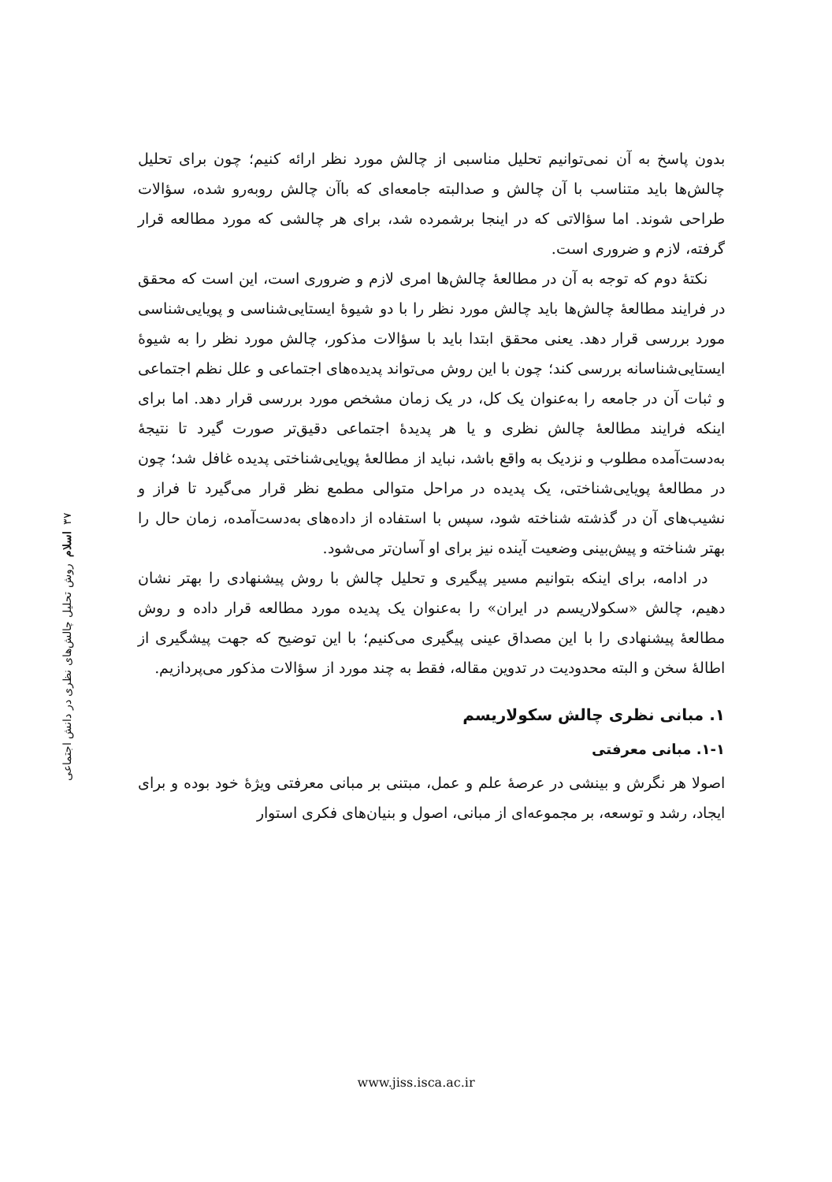بدون پاسخ به آن نمی‌توانیم تحلیل مناسبی از چالش مورد نظر ارائه کنیم؛ چون برای تحلیل چالش‌ها باید متناسب با آن چالش و صدالبته جامعه‌ای که باآن چالش روبه‌رو شده، سؤالات طراحی شوند. اما سؤالاتی که در اینجا برشمرده شد، برای هر چالشی که مورد مطالعه قرار گرفته، لازم و ضروری است.
نکتهٔ دوم که توجه به آن در مطالعهٔ چالش‌ها امری لازم و ضروری است، این است که محقق در فرایند مطالعهٔ چالش‌ها باید چالش مورد نظر را با دو شیوهٔ ایستایی‌شناسی و پویایی‌شناسی مورد بررسی قرار دهد. یعنی محقق ابتدا باید با سؤالات مذکور، چالش مورد نظر را به شیوهٔ ایستایی‌شناسانه بررسی کند؛ چون با این روش می‌تواند پدیده‌های اجتماعی و علل نظم اجتماعی و ثبات آن در جامعه را به‌عنوان یک کل، در یک زمان مشخص مورد بررسی قرار دهد. اما برای اینکه فرایند مطالعهٔ چالش نظری و یا هر پدیدهٔ اجتماعی دقیق‌تر صورت گیرد تا نتیجهٔ به‌دست‌آمده مطلوب و نزدیک به واقع باشد، نباید از مطالعهٔ پویایی‌شناختی پدیده غافل شد؛ چون در مطالعهٔ پویایی‌شناختی، یک پدیده در مراحل متوالی مطمع نظر قرار می‌گیرد تا فراز و نشیب‌های آن در گذشته شناخته شود، سپس با استفاده از داده‌های به‌دست‌آمده، زمان حال را بهتر شناخته و پیش‌بینی وضعیت آینده نیز برای او آسان‌تر می‌شود.
در ادامه، برای اینکه بتوانیم مسیر پیگیری و تحلیل چالش با روش پیشنهادی را بهتر نشان دهیم، چالش «سکولاریسم در ایران» را به‌عنوان یک پدیده مورد مطالعه قرار داده و روش مطالعهٔ پیشنهادی را با این مصداق عینی پیگیری می‌کنیم؛ با این توضیح که جهت پیشگیری از اطالهٔ سخن و البته محدودیت در تدوین مقاله، فقط به چند مورد از سؤالات مذکور می‌پردازیم.
۱. مبانی نظری چالش سکولاریسم
۱-۱. مبانی معرفتی
اصولا هر نگرش و بینشی در عرصهٔ علم و عمل، مبتنی بر مبانی معرفتی ویژهٔ خود بوده و برای ایجاد، رشد و توسعه، بر مجموعه‌ای از مبانی، اصول و بنیان‌های فکری استوار
۳۷ اسلام روش تحلیل چالش‌های نظری در دانش اجتماعی
www.jiss.isca.ac.ir